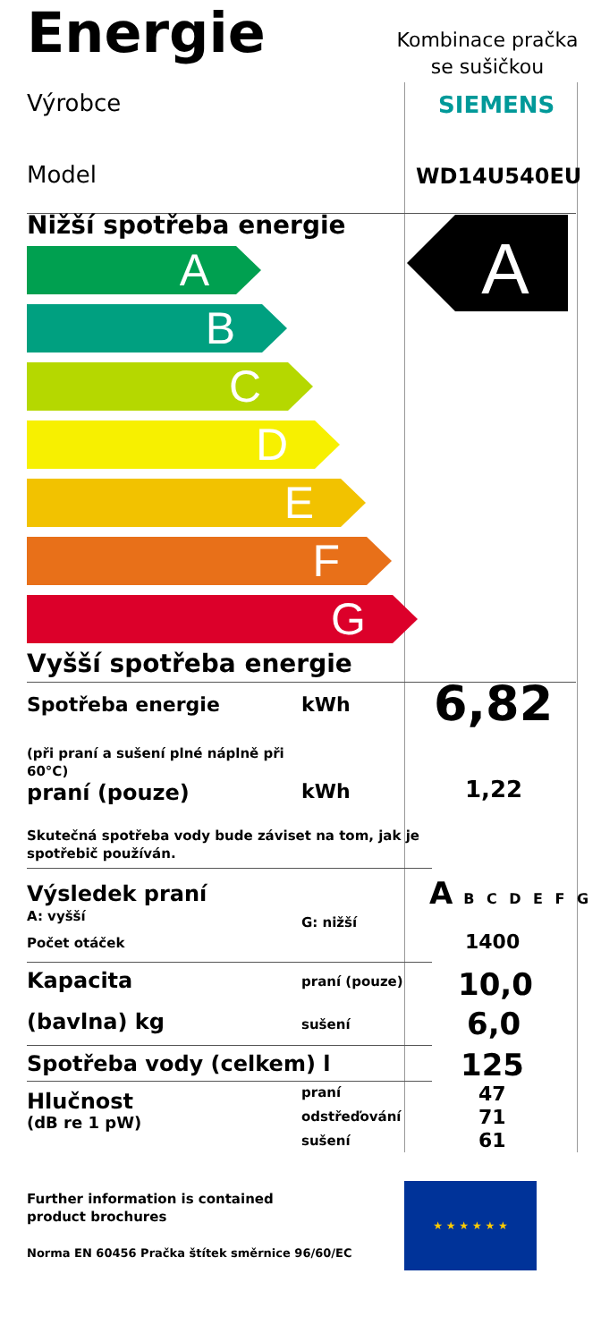Energie
Kombinace pračka se sušičkou
Výrobce SIEMENS
Model WD14U540EU
Nižší spotřeba energie
A
B
C
D
E
F
G
A
Vyšší spotřeba energie
Spotřeba energie kWh 6,82
(při praní a sušení plné náplně při
60°C)
praní (pouze) kWh 1,22
Skutečná spotřeba vody bude záviset na tom, jak je
spotřebič používán.
Výsledek praní
A: vyšší G: nižší
A B C D E F G
Počet otáček 1400
Kapacita praní (pouze) 10,0
(bavlna) kg sušení 6,0
Spotřeba vody (celkem) l 125
Hlučnost
(dB re 1 pW)
praní
odstřeďování
sušení
47
71
61
Further information is contained
product brochures
Norma EN 60456 Pračka štítek směrnice 96/60/EC
★ ★ ★ ★ ★ ★